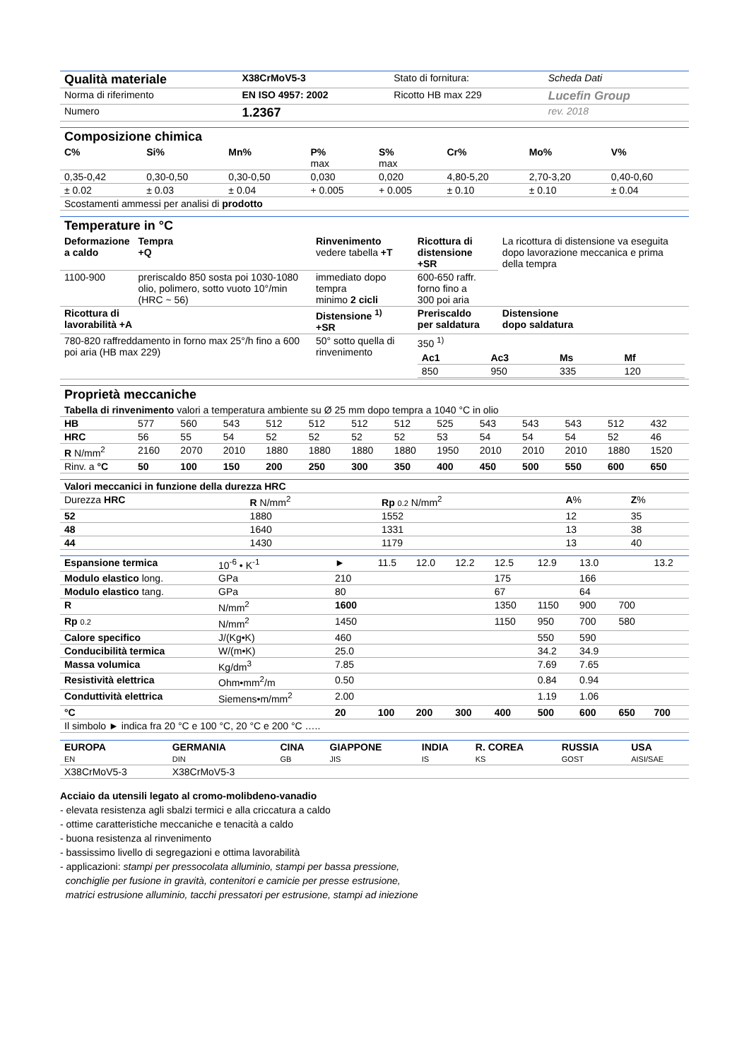| Qualità materiale | X38CrMoV5-3 | Stato di fornitura: | Scheda Dati |
| Norma di riferimento | EN ISO 4957: 2002 | Ricotto HB max 229 | Lucefin Group |
| Numero | 1.2367 | | rev. 2018 |
Composizione chimica
| C% | Si% | Mn% | P% max | S% max | Cr% | Mo% | V% |
| --- | --- | --- | --- | --- | --- | --- | --- |
| 0,35-0,42 | 0,30-0,50 | 0,30-0,50 | 0,030 | 0,020 | 4,80-5,20 | 2,70-3,20 | 0,40-0,60 |
| ± 0.02 | ± 0.03 | ± 0.04 | + 0.005 | + 0.005 | ± 0.10 | ± 0.10 | ± 0.04 |
| Scostamenti ammessi per analisi di prodotto | | | | | | | |
Temperature in °C
| Deformazione a caldo | Tempra +Q | Rinvenimento vedere tabella +T | Ricottura di distensione +SR | La ricottura di distensione va eseguita dopo lavorazione meccanica e prima della tempra |
| 1100-900 | preriscaldo 850 sosta poi 1030-1080 olio, polimero, sotto vuoto 10°/min (HRC ~ 56) | immediato dopo tempra minimo 2 cicli | 600-650 raffr. forno fino a 300 poi aria | |
| Ricottura di lavorabilità +A | | Distensione <sup>1)</sup> +SR | Preriscaldo per saldatura | Distensione dopo saldatura |
| 780-820 raffreddamento in forno max 25°/h fino a 600 poi aria (HB max 229) | | 50° sotto quella di rinvenimento | 350 <sup>1)</sup> / Ac1 / Ac3 / Ms / Mf / / --- / --- / --- / --- / / 850 / 950 / 335 / 120 / | |
Proprietà meccaniche
| Tabella di rinvenimento valori a temperatura ambiente su Ø 25 mm dopo tempra a 1040 °C in olio | | | | | | | | | | | | | |
| HB | 577 | 560 | 543 | 512 | 512 | 512 | 512 | 525 | 543 | 543 | 543 | 512 | 432 |
| HRC | 56 | 55 | 54 | 52 | 52 | 52 | 52 | 53 | 54 | 54 | 54 | 52 | 46 |
| R N/mm<sup>2</sup> | 2160 | 2070 | 2010 | 1880 | 1880 | 1880 | 1880 | 1950 | 2010 | 2010 | 2010 | 1880 | 1520 |
| Rinv. a °C | 50 | 100 | 150 | 200 | 250 | 300 | 350 | 400 | 450 | 500 | 550 | 600 | 650 |
| Valori meccanici in funzione della durezza HRC | | | | |
| --- | --- | --- | --- | --- |
| Durezza HRC | R N/mm<sup>2</sup> | Rp 0.2 N/mm<sup>2</sup> | A % | Z % |
| 52 | 1880 | 1552 | 12 | 35 |
| 48 | 1640 | 1331 | 13 | 38 |
| 44 | 1430 | 1179 | 13 | 40 |
| Espansione termica | 10<sup>-6</sup> • K<sup>-1</sup> | ► | 11.5 | 12.0 | 12.2 | 12.5 | 12.9 | 13.0 | | 13.2 |
| Modulo elastico long. | GPa | 210 | | | | 175 | | 166 | | |
| Modulo elastico tang. | GPa | 80 | | | | 67 | | 64 | | |
| R | N/mm<sup>2</sup> | 1600 | | | | 1350 | 1150 | 900 | 700 | |
| Rp 0.2 | N/mm<sup>2</sup> | 1450 | | | | 1150 | 950 | 700 | 580 | |
| Calore specifico | J/(Kg•K) | 460 | | | | | 550 | 590 | | |
| Conducibilità termica | W/(m•K) | 25.0 | | | | | 34.2 | 34.9 | | |
| Massa volumica | Kg/dm<sup>3</sup> | 7.85 | | | | | 7.69 | 7.65 | | |
| Resistività elettrica | Ohm•mm<sup>2</sup>/m | 0.50 | | | | | 0.84 | 0.94 | | |
| Conduttività elettrica | Siemens•m/mm<sup>2</sup> | 2.00 | | | | | 1.19 | 1.06 | | |
| °C | | 20 | 100 | 200 | 300 | 400 | 500 | 600 | 650 | 700 |
| Il simbolo ► indica fra 20 °C e 100 °C, 20 °C e 200 °C ….. | | | | | | | | | | |
| EUROPA EN | GERMANIA DIN | CINA GB | GIAPPONE JIS | INDIA IS | R. COREA KS | RUSSIA GOST | USA AISI/SAE |
| --- | --- | --- | --- | --- | --- | --- | --- |
| X38CrMoV5-3 | X38CrMoV5-3 | | | | | | |
Acciaio da utensili legato al cromo-molibdeno-vanadio
- elevata resistenza agli sbalzi termici e alla criccatura a caldo
- ottime caratteristiche meccaniche e tenacità a caldo
- buona resistenza al rinvenimento
- bassissimo livello di segregazioni e ottima lavorabilità
- applicazioni: stampi per pressocolata alluminio, stampi per bassa pressione,
conchiglie per fusione in gravità, contenitori e camicie per presse estrusione,
matrici estrusione alluminio, tacchi pressatori per estrusione, stampi ad iniezione